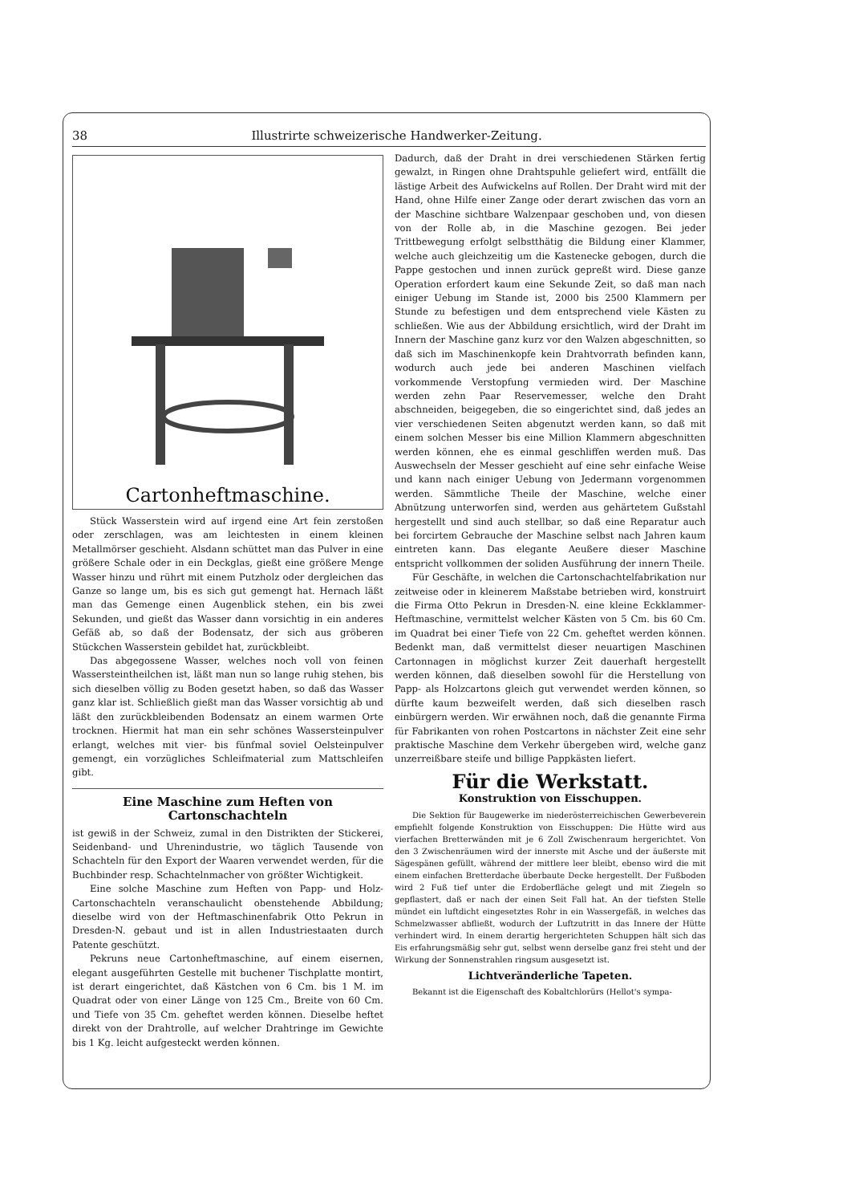38 Illustrirte schweizerische Handwerker-Zeitung.
Cartonheftmaschine.
Stück Wasserstein wird auf irgend eine Art fein zerstoßen oder zerschlagen, was am leichtesten in einem kleinen Metallmörser geschieht. Alsdann schüttet man das Pulver in eine größere Schale oder in ein Deckglas, gießt eine größere Menge Wasser hinzu und rührt mit einem Putzholz oder dergleichen das Ganze so lange um, bis es sich gut gemengt hat. Hernach läßt man das Gemenge einen Augenblick stehen, ein bis zwei Sekunden, und gießt das Wasser dann vorsichtig in ein anderes Gefäß ab, so daß der Bodensatz, der sich aus gröberen Stückchen Wasserstein gebildet hat, zurückbleibt.
Das abgegossene Wasser, welches noch voll von feinen Wassersteintheilchen ist, läßt man nun so lange ruhig stehen, bis sich dieselben völlig zu Boden gesetzt haben, so daß das Wasser ganz klar ist. Schließlich gießt man das Wasser vorsichtig ab und läßt den zurückbleibenden Bodensatz an einem warmen Orte trocknen. Hiermit hat man ein sehr schönes Wassersteinpulver erlangt, welches mit vier- bis fünfmal soviel Oelsteinpulver gemengt, ein vorzügliches Schleifmaterial zum Mattschleifen gibt.
Eine Maschine zum Heften von Cartonschachteln
ist gewiß in der Schweiz, zumal in den Distrikten der Stickerei, Seidenband- und Uhrenindustrie, wo täglich Tausende von Schachteln für den Export der Waaren verwendet werden, für die Buchbinder resp. Schachtelnmacher von größter Wichtigkeit.
Eine solche Maschine zum Heften von Papp- und Holz-Cartonschachteln veranschaulicht obenstehende Abbildung; dieselbe wird von der Heftmaschinenfabrik Otto Pekrun in Dresden-N. gebaut und ist in allen Industriestaaten durch Patente geschützt.
Pekruns neue Cartonheftmaschine, auf einem eisernen, elegant ausgeführten Gestelle mit buchener Tischplatte montirt, ist derart eingerichtet, daß Kästchen von 6 Cm. bis 1 M. im Quadrat oder von einer Länge von 125 Cm., Breite von 60 Cm. und Tiefe von 35 Cm. geheftet werden können. Dieselbe heftet direkt von der Drahtrolle, auf welcher Drahtringe im Gewichte bis 1 Kg. leicht aufgesteckt werden können.
Dadurch, daß der Draht in drei verschiedenen Stärken fertig gewalzt, in Ringen ohne Drahtspuhle geliefert wird, entfällt die lästige Arbeit des Aufwickelns auf Rollen. Der Draht wird mit der Hand, ohne Hilfe einer Zange oder derart zwischen das vorn an der Maschine sichtbare Walzenpaar geschoben und, von diesen von der Rolle ab, in die Maschine gezogen. Bei jeder Trittbewegung erfolgt selbstthätig die Bildung einer Klammer, welche auch gleichzeitig um die Kastenecke gebogen, durch die Pappe gestochen und innen zurück gepreßt wird. Diese ganze Operation erfordert kaum eine Sekunde Zeit, so daß man nach einiger Uebung im Stande ist, 2000 bis 2500 Klammern per Stunde zu befestigen und dem entsprechend viele Kästen zu schließen. Wie aus der Abbildung ersichtlich, wird der Draht im Innern der Maschine ganz kurz vor den Walzen abgeschnitten, so daß sich im Maschinenkopfe kein Drahtvorrath befinden kann, wodurch auch jede bei anderen Maschinen vielfach vorkommende Verstopfung vermieden wird. Der Maschine werden zehn Paar Reservemesser, welche den Draht abschneiden, beigegeben, die so eingerichtet sind, daß jedes an vier verschiedenen Seiten abgenutzt werden kann, so daß mit einem solchen Messer bis eine Million Klammern abgeschnitten werden können, ehe es einmal geschliffen werden muß. Das Auswechseln der Messer geschieht auf eine sehr einfache Weise und kann nach einiger Uebung von Jedermann vorgenommen werden. Sämmtliche Theile der Maschine, welche einer Abnützung unterworfen sind, werden aus gehärtetem Gußstahl hergestellt und sind auch stellbar, so daß eine Reparatur auch bei forcirtem Gebrauche der Maschine selbst nach Jahren kaum eintreten kann. Das elegante Aeußere dieser Maschine entspricht vollkommen der soliden Ausführung der innern Theile.
Für Geschäfte, in welchen die Cartonschachtelfabrikation nur zeitweise oder in kleinerem Maßstabe betrieben wird, konstruirt die Firma Otto Pekrun in Dresden-N. eine kleine Eckklammer-Heftmaschine, vermittelst welcher Kästen von 5 Cm. bis 60 Cm. im Quadrat bei einer Tiefe von 22 Cm. geheftet werden können. Bedenkt man, daß vermittelst dieser neuartigen Maschinen Cartonnagen in möglichst kurzer Zeit dauerhaft hergestellt werden können, daß dieselben sowohl für die Herstellung von Papp- als Holzcartons gleich gut verwendet werden können, so dürfte kaum bezweifelt werden, daß sich dieselben rasch einbürgern werden. Wir erwähnen noch, daß die genannte Firma für Fabrikanten von rohen Postcartons in nächster Zeit eine sehr praktische Maschine dem Verkehr übergeben wird, welche ganz unzerreißbare steife und billige Pappkästen liefert.
Für die Werkstatt.
Konstruktion von Eisschuppen.
Die Sektion für Baugewerke im niederösterreichischen Gewerbeverein empfiehlt folgende Konstruktion von Eisschuppen: Die Hütte wird aus vierfachen Bretterwänden mit je 6 Zoll Zwischenraum hergerichtet. Von den 3 Zwischenräumen wird der innerste mit Asche und der äußerste mit Sägespänen gefüllt, während der mittlere leer bleibt, ebenso wird die mit einem einfachen Bretterdache überbaute Decke hergestellt. Der Fußboden wird 2 Fuß tief unter die Erdoberfläche gelegt und mit Ziegeln so gepflastert, daß er nach der einen Seit Fall hat. An der tiefsten Stelle mündet ein luftdicht eingesetztes Rohr in ein Wassergefäß, in welches das Schmelzwasser abfließt, wodurch der Luftzutritt in das Innere der Hütte verhindert wird. In einem derartig hergerichteten Schuppen hält sich das Eis erfahrungsmäßig sehr gut, selbst wenn derselbe ganz frei steht und der Wirkung der Sonnenstrahlen ringsum ausgesetzt ist.
Lichtveränderliche Tapeten.
Bekannt ist die Eigenschaft des Kobaltchlorürs (Hellot's sympa-